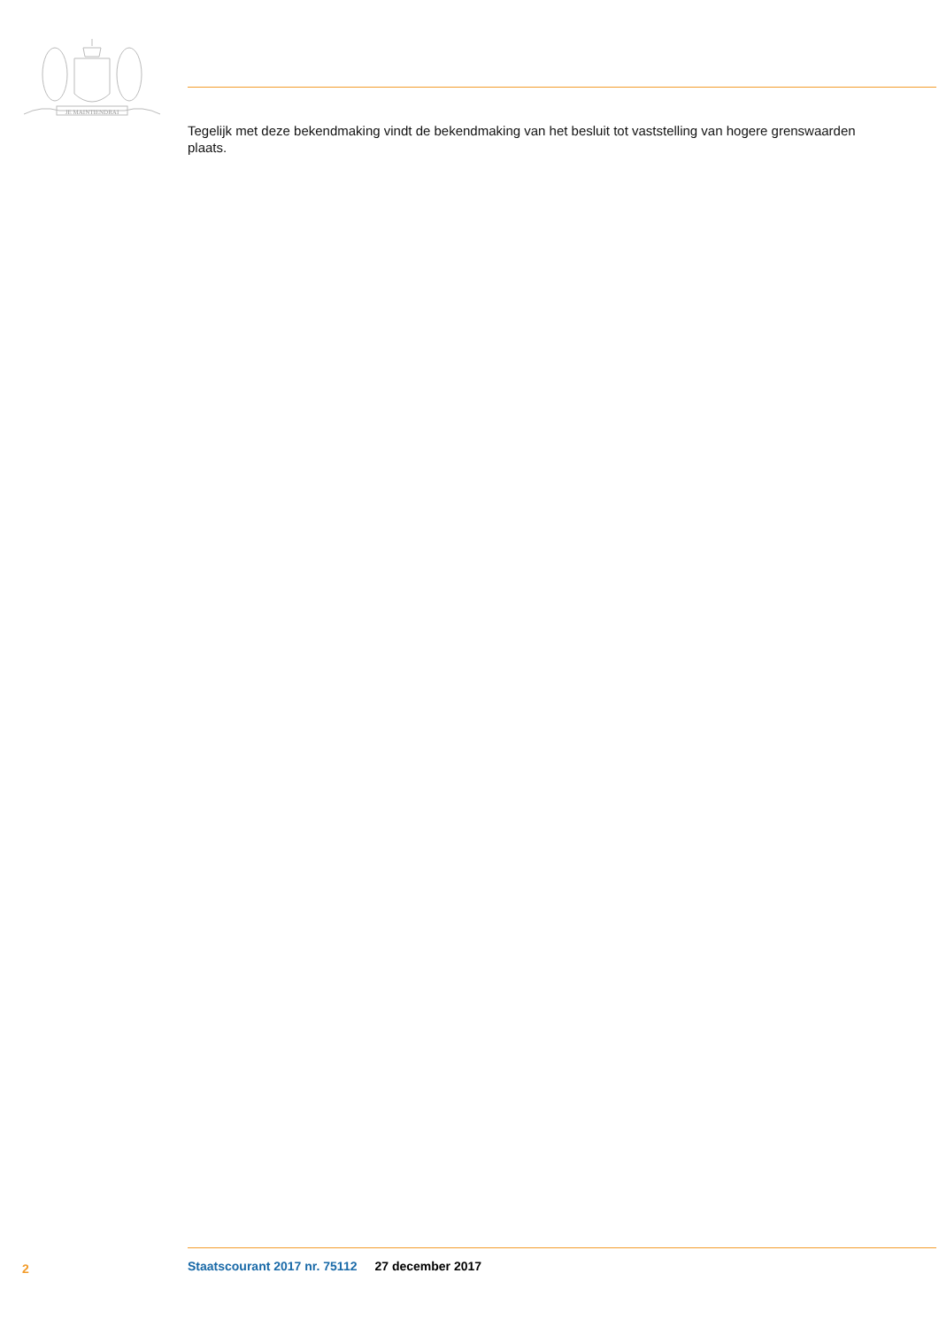JE MAINTIENDRAI
Tegelijk met deze bekendmaking vindt de bekendmaking van het besluit tot vaststelling van hogere grenswaarden plaats.
2 Staatscourant 2017 nr. 75112 27 december 2017